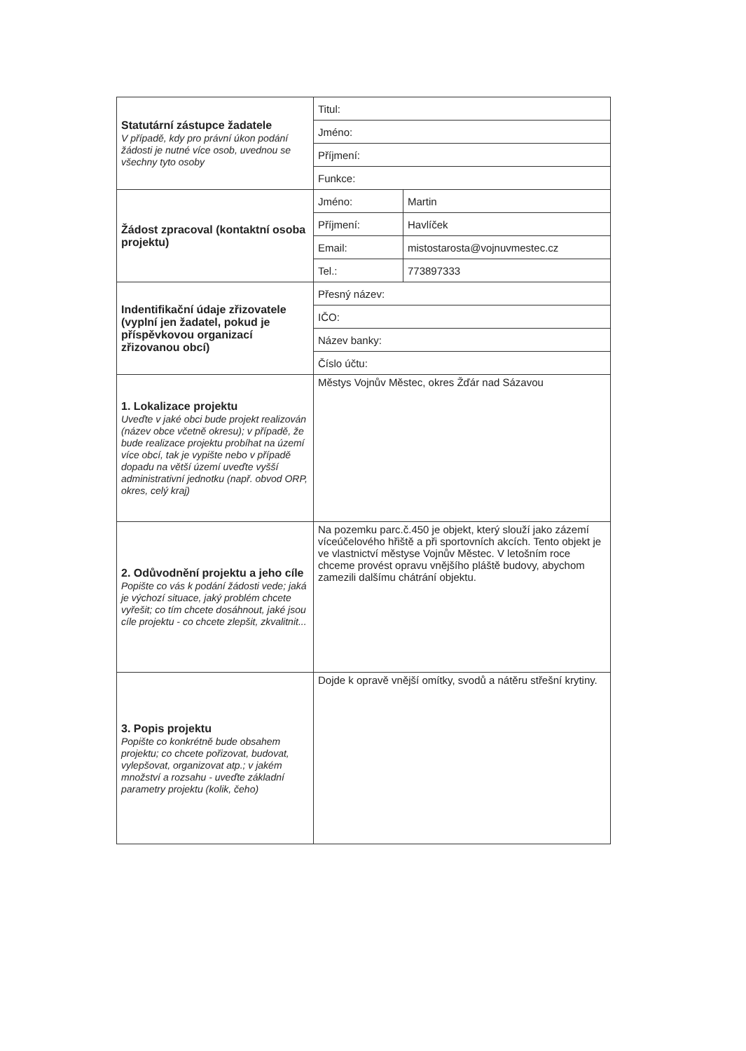| Statutární zástupce žadatele V případě, kdy pro právní úkon podání žádosti je nutné více osob, uvednou se všechny tyto osoby | Titul: | |
| | Jméno: | |
| | Příjmení: | |
| | Funkce: | |
| Žádost zpracoval (kontaktní osoba projektu) | Jméno: | Martin |
| | Příjmení: | Havlíček |
| | Email: | mistostarosta@vojnuvmestec.cz |
| | Tel.: | 773897333 |
| Indentifikační údaje zřizovatele (vyplní jen žadatel, pokud je příspěvkovou organizací zřizovanou obcí) | Přesný název: | |
| | IČO: | |
| | Název banky: | |
| | Číslo účtu: | |
| 1. Lokalizace projektu Uveďte v jaké obci bude projekt realizován (název obce včetně okresu); v případě, že bude realizace projektu probíhat na území více obcí, tak je vypište nebo v případě dopadu na větší území uveďte vyšší administrativní jednotku (např. obvod ORP, okres, celý kraj) | Městys Vojnův Městec, okres Žďár nad Sázavou | |
| 2. Odůvodnění projektu a jeho cíle Popište co vás k podání žádosti vede; jaká je výchozí situace, jaký problém chcete vyřešit; co tím chcete dosáhnout, jaké jsou cíle projektu - co chcete zlepšit, zkvalitnit... | Na pozemku parc.č.450 je objekt, který slouží jako zázemí víceúčelového hřiště a při sportovních akcích. Tento objekt je ve vlastnictví městyse Vojnův Městec. V letošním roce chceme provést opravu vnějšího pláště budovy, abychom zamezili dalšímu chátrání objektu. | |
| 3. Popis projektu Popište co konkrétně bude obsahem projektu; co chcete pořizovat, budovat, vylepšovat, organizovat atp.; v jakém množství a rozsahu - uveďte základní parametry projektu (kolik, čeho) | Dojde k opravě vnější omítky, svodů a nátěru střešní krytiny. | |